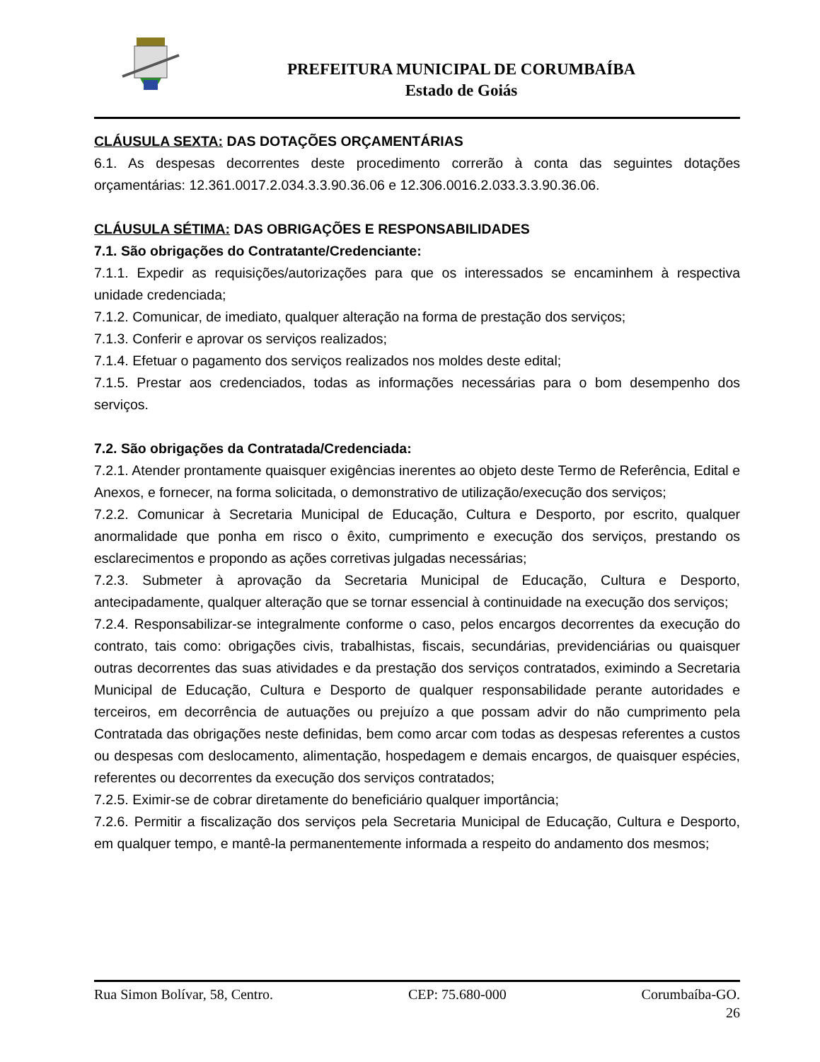PREFEITURA MUNICIPAL DE CORUMBAÍBA
Estado de Goiás
CLÁUSULA SEXTA: DAS DOTAÇÕES ORÇAMENTÁRIAS
6.1. As despesas decorrentes deste procedimento correrão à conta das seguintes dotações orçamentárias: 12.361.0017.2.034.3.3.90.36.06 e 12.306.0016.2.033.3.3.90.36.06.
CLÁUSULA SÉTIMA: DAS OBRIGAÇÕES E RESPONSABILIDADES
7.1. São obrigações do Contratante/Credenciante:
7.1.1. Expedir as requisições/autorizações para que os interessados se encaminhem à respectiva unidade credenciada;
7.1.2. Comunicar, de imediato, qualquer alteração na forma de prestação dos serviços;
7.1.3. Conferir e aprovar os serviços realizados;
7.1.4. Efetuar o pagamento dos serviços realizados nos moldes deste edital;
7.1.5. Prestar aos credenciados, todas as informações necessárias para o bom desempenho dos serviços.
7.2. São obrigações da Contratada/Credenciada:
7.2.1. Atender prontamente quaisquer exigências inerentes ao objeto deste Termo de Referência, Edital e Anexos, e fornecer, na forma solicitada, o demonstrativo de utilização/execução dos serviços;
7.2.2. Comunicar à Secretaria Municipal de Educação, Cultura e Desporto, por escrito, qualquer anormalidade que ponha em risco o êxito, cumprimento e execução dos serviços, prestando os esclarecimentos e propondo as ações corretivas julgadas necessárias;
7.2.3. Submeter à aprovação da Secretaria Municipal de Educação, Cultura e Desporto, antecipadamente, qualquer alteração que se tornar essencial à continuidade na execução dos serviços;
7.2.4. Responsabilizar-se integralmente conforme o caso, pelos encargos decorrentes da execução do contrato, tais como: obrigações civis, trabalhistas, fiscais, secundárias, previdenciárias ou quaisquer outras decorrentes das suas atividades e da prestação dos serviços contratados, eximindo a Secretaria Municipal de Educação, Cultura e Desporto de qualquer responsabilidade perante autoridades e terceiros, em decorrência de autuações ou prejuízo a que possam advir do não cumprimento pela Contratada das obrigações neste definidas, bem como arcar com todas as despesas referentes a custos ou despesas com deslocamento, alimentação, hospedagem e demais encargos, de quaisquer espécies, referentes ou decorrentes da execução dos serviços contratados;
7.2.5. Eximir-se de cobrar diretamente do beneficiário qualquer importância;
7.2.6. Permitir a fiscalização dos serviços pela Secretaria Municipal de Educação, Cultura e Desporto, em qualquer tempo, e mantê-la permanentemente informada a respeito do andamento dos mesmos;
Rua Simon Bolívar, 58, Centro. CEP: 75.680-000 Corumbaíba-GO.
26